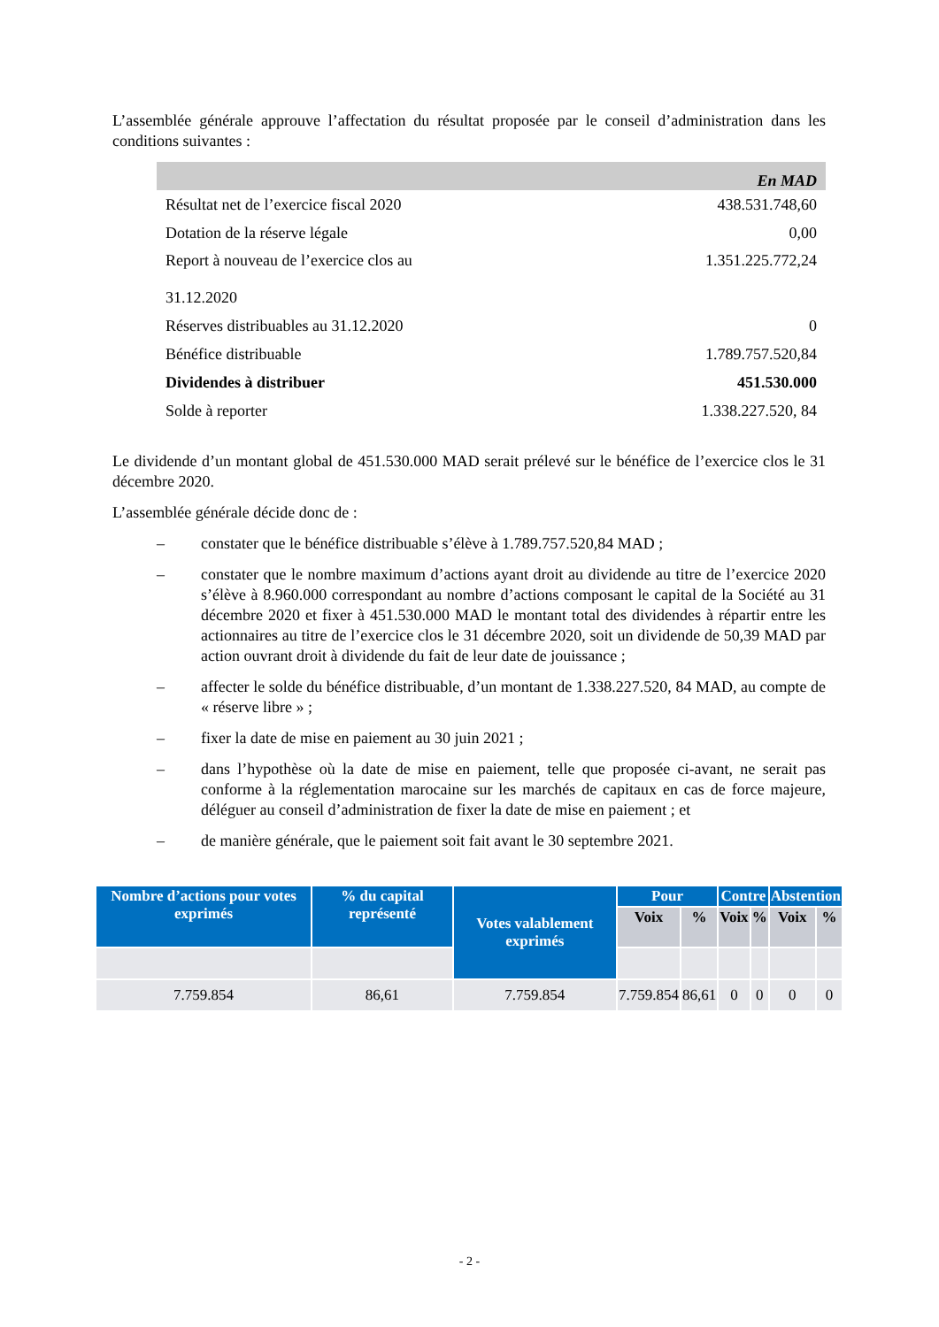L’assemblée générale approuve l’affectation du résultat proposée par le conseil d’administration dans les conditions suivantes :
| En MAD | |
| --- | --- |
| Résultat net de l’exercice fiscal 2020 | 438.531.748,60 |
| Dotation de la réserve légale | 0,00 |
| Report à nouveau de l’exercice clos au 31.12.2020 | 1.351.225.772,24 |
| Réserves distribuables au 31.12.2020 | 0 |
| Bénéfice distribuable | 1.789.757.520,84 |
| Dividendes à distribuer | 451.530.000 |
| Solde à reporter | 1.338.227.520, 84 |
Le dividende d’un montant global de 451.530.000 MAD serait prélevé sur le bénéfice de l’exercice clos le 31 décembre 2020.
L’assemblée générale décide donc de :
– constater que le bénéfice distribuable s’élève à 1.789.757.520,84 MAD ;
– constater que le nombre maximum d’actions ayant droit au dividende au titre de l’exercice 2020 s’élève à 8.960.000 correspondant au nombre d’actions composant le capital de la Société au 31 décembre 2020 et fixer à 451.530.000 MAD le montant total des dividendes à répartir entre les actionnaires au titre de l’exercice clos le 31 décembre 2020, soit un dividende de 50,39 MAD par action ouvrant droit à dividende du fait de leur date de jouissance ;
– affecter le solde du bénéfice distribuable, d’un montant de 1.338.227.520, 84 MAD, au compte de « réserve libre » ;
– fixer la date de mise en paiement au 30 juin 2021 ;
– dans l’hypothèse où la date de mise en paiement, telle que proposée ci-avant, ne serait pas conforme à la réglementation marocaine sur les marchés de capitaux en cas de force majeure, déléguer au conseil d’administration de fixer la date de mise en paiement ; et
– de manière générale, que le paiement soit fait avant le 30 septembre 2021.
| Nombre d’actions pour votes exprimés | % du capital représenté | Votes valablement exprimés | Pour | | Contre | | Abstention | |
| --- | --- | --- | --- | --- | --- | --- | --- | --- |
| | | | Voix | % | Voix | % | Voix | % |
| 7.759.854 | 86,61 | 7.759.854 | 7.759.854 | 86,61 | 0 | 0 | 0 | 0 |
- 2 -